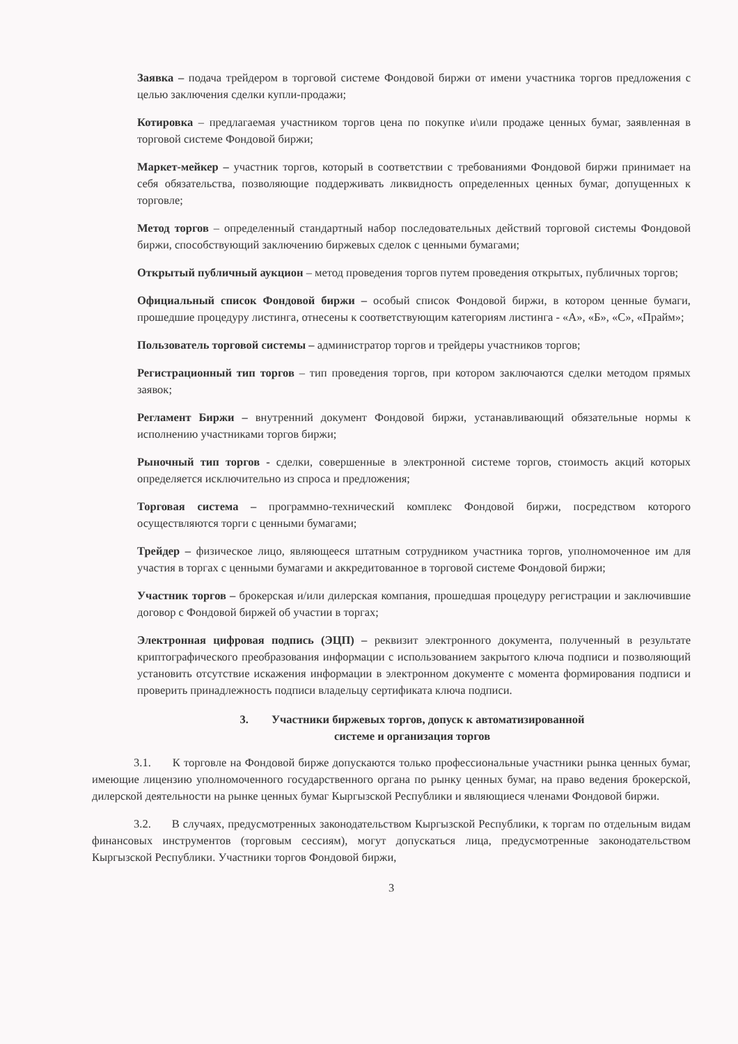Заявка – подача трейдером в торговой системе Фондовой биржи от имени участника торгов предложения с целью заключения сделки купли-продажи;
Котировка – предлагаемая участником торгов цена по покупке и\или продаже ценных бумаг, заявленная в торговой системе Фондовой биржи;
Маркет-мейкер – участник торгов, который в соответствии с требованиями Фондовой биржи принимает на себя обязательства, позволяющие поддерживать ликвидность определенных ценных бумаг, допущенных к торговле;
Метод торгов – определенный стандартный набор последовательных действий торговой системы Фондовой биржи, способствующий заключению биржевых сделок с ценными бумагами;
Открытый публичный аукцион – метод проведения торгов путем проведения открытых, публичных торгов;
Официальный список Фондовой биржи – особый список Фондовой биржи, в котором ценные бумаги, прошедшие процедуру листинга, отнесены к соответствующим категориям листинга - «А», «Б», «С», «Прайм»;
Пользователь торговой системы – администратор торгов и трейдеры участников торгов;
Регистрационный тип торгов – тип проведения торгов, при котором заключаются сделки методом прямых заявок;
Регламент Биржи – внутренний документ Фондовой биржи, устанавливающий обязательные нормы к исполнению участниками торгов биржи;
Рыночный тип торгов - сделки, совершенные в электронной системе торгов, стоимость акций которых определяется исключительно из спроса и предложения;
Торговая система – программно-технический комплекс Фондовой биржи, посредством которого осуществляются торги с ценными бумагами;
Трейдер – физическое лицо, являющееся штатным сотрудником участника торгов, уполномоченное им для участия в торгах с ценными бумагами и аккредитованное в торговой системе Фондовой биржи;
Участник торгов – брокерская и/или дилерская компания, прошедшая процедуру регистрации и заключившие договор с Фондовой биржей об участии в торгах;
Электронная цифровая подпись (ЭЦП) – реквизит электронного документа, полученный в результате криптографического преобразования информации с использованием закрытого ключа подписи и позволяющий установить отсутствие искажения информации в электронном документе с момента формирования подписи и проверить принадлежность подписи владельцу сертификата ключа подписи.
3. Участники биржевых торгов, допуск к автоматизированной
системе и организация торгов
3.1. К торговле на Фондовой бирже допускаются только профессиональные участники рынка ценных бумаг, имеющие лицензию уполномоченного государственного органа по рынку ценных бумаг, на право ведения брокерской, дилерской деятельности на рынке ценных бумаг Кыргызской Республики и являющиеся членами Фондовой биржи.
3.2. В случаях, предусмотренных законодательством Кыргызской Республики, к торгам по отдельным видам финансовых инструментов (торговым сессиям), могут допускаться лица, предусмотренные законодательством Кыргызской Республики. Участники торгов Фондовой биржи,
3